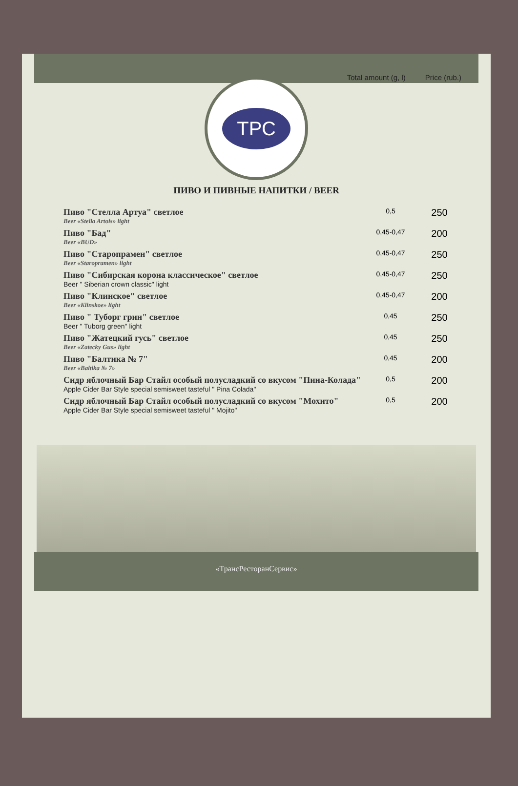Total amount (g, l) Price (rub.)
ТРС
ПИВО И ПИВНЫЕ НАПИТКИ / BEER
| Пиво "Стелла Артуа" светлое Beer «Stella Artois» light | 0,5 | 250 |
| Пиво "Бад" Beer «BUD» | 0,45-0,47 | 200 |
| Пиво "Старопрамен" светлое Beer «Staropramen» light | 0,45-0,47 | 250 |
| Пиво "Сибирская корона классическое" светлое Beer " Siberian crown classic" light | 0,45-0,47 | 250 |
| Пиво "Клинское" светлое Beer «Klinskoe» light | 0,45-0,47 | 200 |
| Пиво " Туборг грин" светлое Beer " Tuborg green" light | 0,45 | 250 |
| Пиво "Жатецкий гусь" светлое Beer «Zatecky Gus» light | 0,45 | 250 |
| Пиво "Балтика № 7" Beer «Baltika № 7» | 0,45 | 200 |
| Сидр яблочный Бар Стайл особый полусладкий со вкусом "Пина-Колада" Apple Cider Bar Style special semisweet tasteful " Pina Colada" | 0,5 | 200 |
| Сидр яблочный Бар Стайл особый полусладкий со вкусом "Мохито" Apple Cider Bar Style special semisweet tasteful " Mojito" | 0,5 | 200 |
«ТрансРесторанСервис»